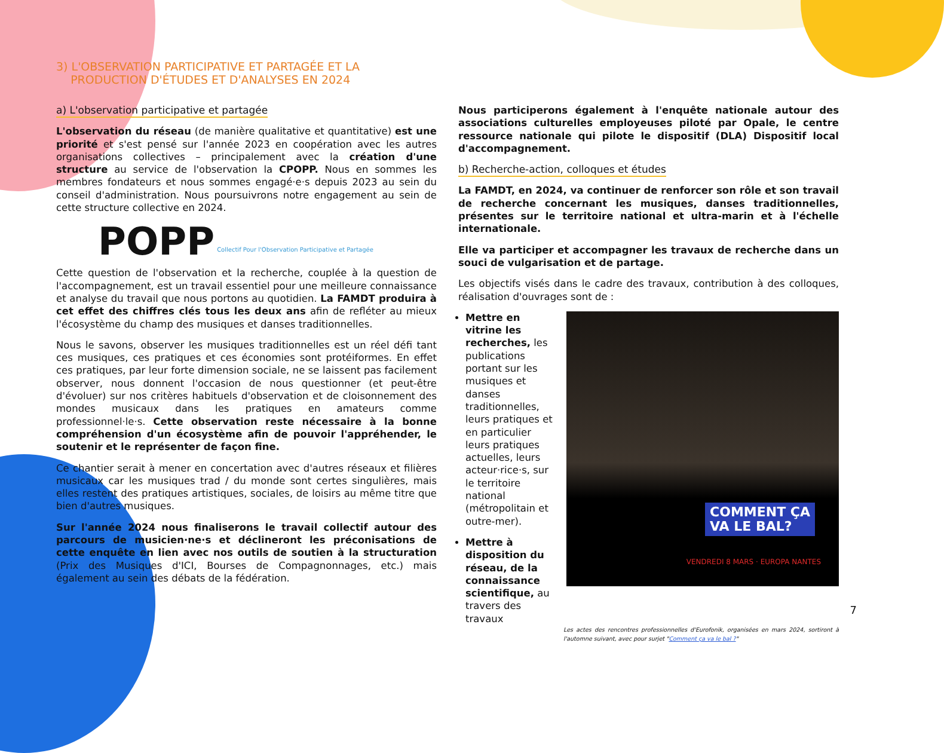3) L'OBSERVATION PARTICIPATIVE ET PARTAGÉE ET LA
PRODUCTION D'ÉTUDES ET D'ANALYSES EN 2024
a) L'observation participative et partagée
L'observation du réseau (de manière qualitative et quantitative) est une priorité et s'est pensé sur l'année 2023 en coopération avec les autres organisations collectives – principalement avec la création d'une structure au service de l'observation la CPOPP. Nous en sommes les membres fondateurs et nous sommes engagé·e·s depuis 2023 au sein du conseil d'administration. Nous poursuivrons notre engagement au sein de cette structure collective en 2024.
POPP Collectif Pour l'Observation Participative et Partagée
Cette question de l'observation et la recherche, couplée à la question de l'accompagnement, est un travail essentiel pour une meilleure connaissance et analyse du travail que nous portons au quotidien. La FAMDT produira à cet effet des chiffres clés tous les deux ans afin de refléter au mieux l'écosystème du champ des musiques et danses traditionnelles.
Nous le savons, observer les musiques traditionnelles est un réel défi tant ces musiques, ces pratiques et ces économies sont protéiformes. En effet ces pratiques, par leur forte dimension sociale, ne se laissent pas facilement observer, nous donnent l'occasion de nous questionner (et peut-être d'évoluer) sur nos critères habituels d'observation et de cloisonnement des mondes musicaux dans les pratiques en amateurs comme professionnel·le·s. Cette observation reste nécessaire à la bonne compréhension d'un écosystème afin de pouvoir l'appréhender, le soutenir et le représenter de façon fine.
Ce chantier serait à mener en concertation avec d'autres réseaux et filières musicaux car les musiques trad / du monde sont certes singulières, mais elles restent des pratiques artistiques, sociales, de loisirs au même titre que bien d'autres musiques.
Sur l'année 2024 nous finaliserons le travail collectif autour des parcours de musicien·ne·s et déclineront les préconisations de cette enquête en lien avec nos outils de soutien à la structuration (Prix des Musiques d'ICI, Bourses de Compagnonnages, etc.) mais également au sein des débats de la fédération.
Nous participerons également à l'enquête nationale autour des associations culturelles employeuses piloté par Opale, le centre ressource nationale qui pilote le dispositif (DLA) Dispositif local d'accompagnement.
b) Recherche-action, colloques et études
La FAMDT, en 2024, va continuer de renforcer son rôle et son travail de recherche concernant les musiques, danses traditionnelles, présentes sur le territoire national et ultra-marin et à l'échelle internationale.
Elle va participer et accompagner les travaux de recherche dans un souci de vulgarisation et de partage.
Les objectifs visés dans le cadre des travaux, contribution à des colloques, réalisation d'ouvrages sont de :
Mettre en vitrine les recherches, les publications portant sur les musiques et danses traditionnelles, leurs pratiques et en particulier leurs pratiques actuelles, leurs acteur·rice·s, sur le territoire national (métropolitain et outre-mer).
Mettre à disposition du réseau, de la connaissance scientifique, au travers des travaux
COMMENT ÇA
VA LE BAL?
VENDREDI 8 MARS · EUROPA NANTES
Les actes des rencontres professionnelles d'Eurofonik, organisées en mars 2024, sortiront à l'automne suivant, avec pour surjet "Comment ça va le bal ?"
7